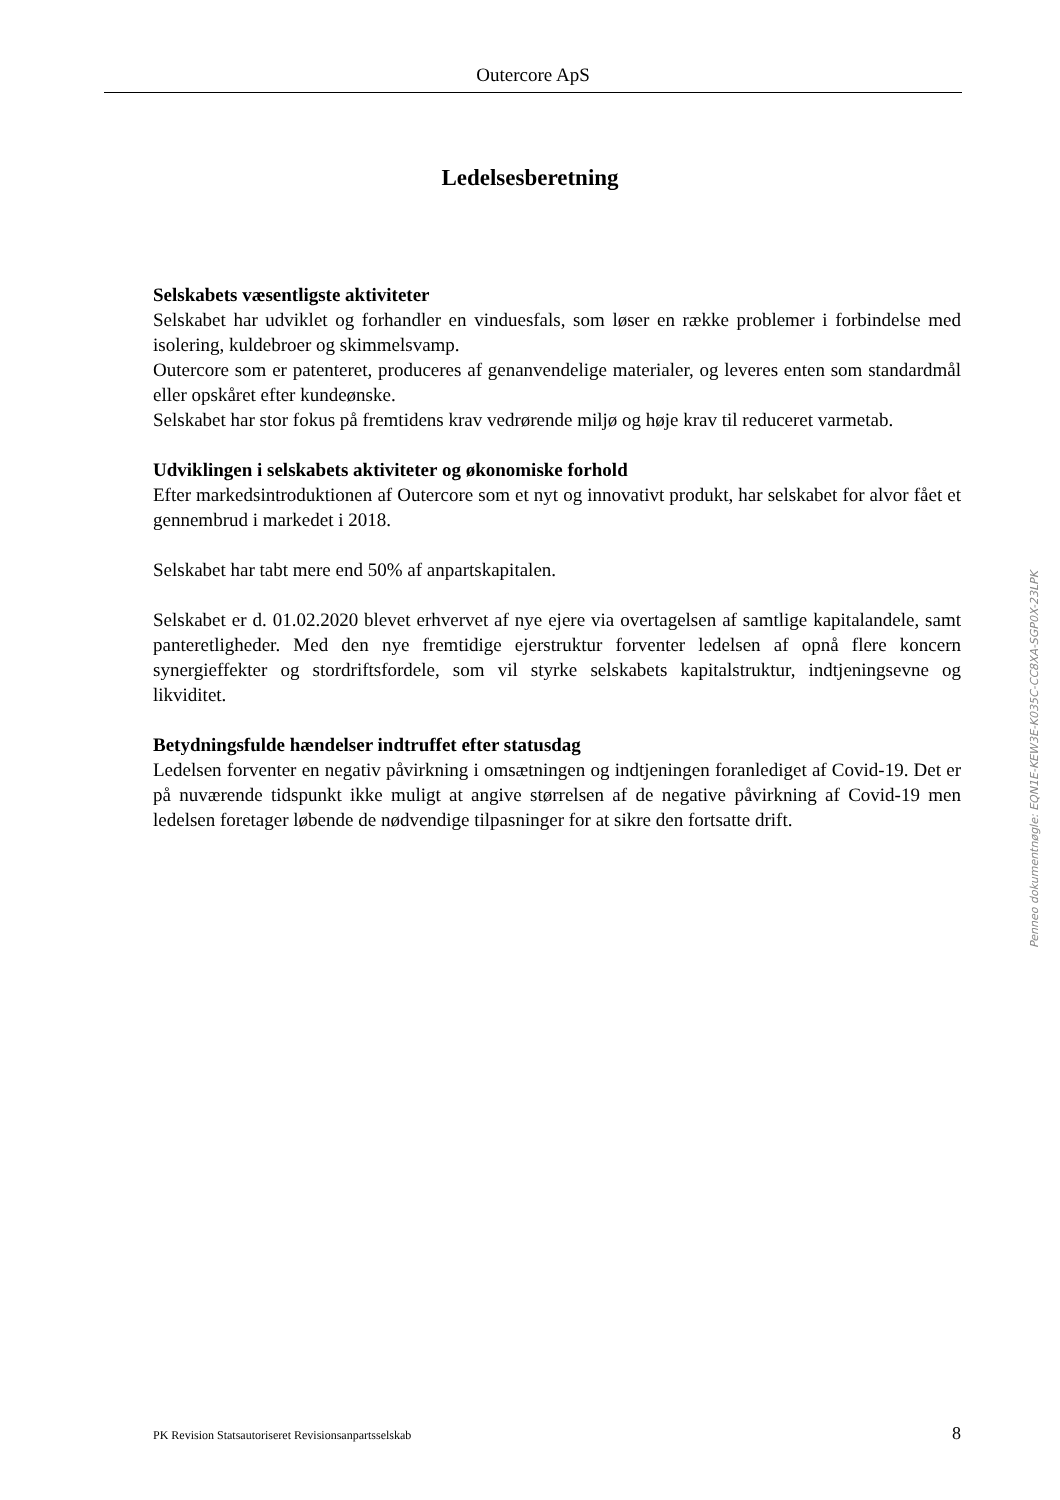Outercore ApS
Ledelsesberetning
Selskabets væsentligste aktiviteter
Selskabet har udviklet og forhandler en vinduesfals, som løser en række problemer i forbindelse med isolering, kuldebroer og skimmelsvamp.
Outercore som er patenteret, produceres af genanvendelige materialer, og leveres enten som standardmål eller opskåret efter kundeønske.
Selskabet har stor fokus på fremtidens krav vedrørende miljø og høje krav til reduceret varmetab.
Udviklingen i selskabets aktiviteter og økonomiske forhold
Efter markedsintroduktionen af Outercore som et nyt og innovativt produkt, har selskabet for alvor fået et gennembrud i markedet i 2018.
Selskabet har tabt mere end 50% af anpartskapitalen.
Selskabet er d. 01.02.2020 blevet erhvervet af nye ejere via overtagelsen af samtlige kapitalandele, samt panteretligheder. Med den nye fremtidige ejerstruktur forventer ledelsen af opnå flere koncern synergieffekter og stordriftsfordele, som vil styrke selskabets kapitalstruktur, indtjeningsevne og likviditet.
Betydningsfulde hændelser indtruffet efter statusdag
Ledelsen forventer en negativ påvirkning i omsætningen og indtjeningen foranlediget af Covid-19. Det er på nuværende tidspunkt ikke muligt at angive størrelsen af de negative påvirkning af Covid-19 men ledelsen foretager løbende de nødvendige tilpasninger for at sikre den fortsatte drift.
Penneo dokumentnøgle: EQN1E-KEW3E-K035C-CC8XA-SGP0X-23LPK
PK Revision Statsautoriseret Revisionsanpartsselskab 8